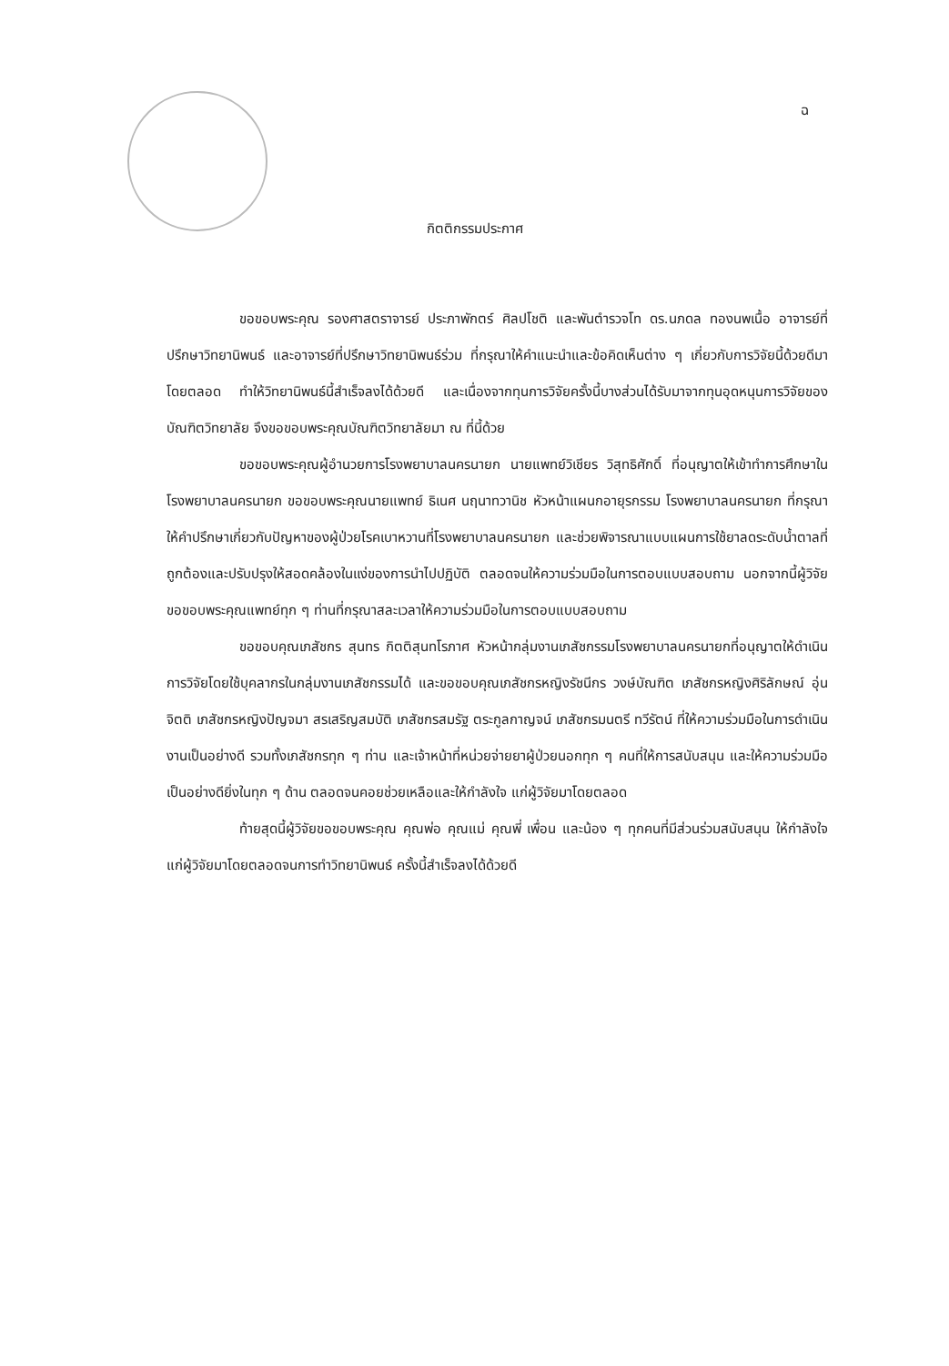ฉ
กิตติกรรมประกาศ
ขอขอบพระคุณ รองศาสตราจารย์ ประภาพักตร์ ศิลปโชติ และพันตำรวจโท ดร.นภดล ทองนพเนื้อ อาจารย์ที่ปรึกษาวิทยานิพนธ์ และอาจารย์ที่ปรึกษาวิทยานิพนธ์ร่วม ที่กรุณาให้คำแนะนำและข้อคิดเห็นต่าง ๆ เกี่ยวกับการวิจัยนี้ด้วยดีมาโดยตลอด ทำให้วิทยานิพนธ์นี้สำเร็จลงได้ด้วยดี และเนื่องจากทุนการวิจัยครั้งนี้บางส่วนได้รับมาจากทุนอุดหนุนการวิจัยของบัณฑิตวิทยาลัย จึงขอขอบพระคุณบัณฑิตวิทยาลัยมา ณ ที่นี้ด้วย
ขอขอบพระคุณผู้อำนวยการโรงพยาบาลนครนายก นายแพทย์วิเชียร วิสุทธิศักดิ์ ที่อนุญาตให้เข้าทำการศึกษาในโรงพยาบาลนครนายก ขอขอบพระคุณนายแพทย์ ธิเนศ นฤนาทวานิช หัวหน้าแผนกอายุรกรรม โรงพยาบาลนครนายก ที่กรุณาให้คำปรึกษาเกี่ยวกับปัญหาของผู้ป่วยโรคเบาหวานที่โรงพยาบาลนครนายก และช่วยพิจารณาแบบแผนการใช้ยาลดระดับน้ำตาลที่ถูกต้องและปรับปรุงให้สอดคล้องในแง่ของการนำไปปฏิบัติ ตลอดจนให้ความร่วมมือในการตอบแบบสอบถาม นอกจากนี้ผู้วิจัยขอขอบพระคุณแพทย์ทุก ๆ ท่านที่กรุณาสละเวลาให้ความร่วมมือในการตอบแบบสอบถาม
ขอขอบคุณเภสัชกร สุนทร กิตติสุนทโรภาศ หัวหน้ากลุ่มงานเภสัชกรรมโรงพยาบาลนครนายกที่อนุญาตให้ดำเนินการวิจัยโดยใช้บุคลากรในกลุ่มงานเภสัชกรรมได้ และขอขอบคุณเภสัชกรหญิงรัชนีกร วงษ์บัณฑิต เภสัชกรหญิงศิริลักษณ์ อุ่นจิตติ เภสัชกรหญิงปัญจมา สรเสริญสมบัติ เภสัชกรสมรัฐ ตระกูลกาญจน์ เภสัชกรมนตรี ทวีรัตน์ ที่ให้ความร่วมมือในการดำเนินงานเป็นอย่างดี รวมทั้งเภสัชกรทุก ๆ ท่าน และเจ้าหน้าที่หน่วยจ่ายยาผู้ป่วยนอกทุก ๆ คนที่ให้การสนับสนุน และให้ความร่วมมือเป็นอย่างดียิ่งในทุก ๆ ด้าน ตลอดจนคอยช่วยเหลือและให้กำลังใจ แก่ผู้วิจัยมาโดยตลอด
ท้ายสุดนี้ผู้วิจัยขอขอบพระคุณ คุณพ่อ คุณแม่ คุณพี่ เพื่อน และน้อง ๆ ทุกคนที่มีส่วนร่วมสนับสนุน ให้กำลังใจแก่ผู้วิจัยมาโดยตลอดจนการทำวิทยานิพนธ์ ครั้งนี้สำเร็จลงได้ด้วยดี